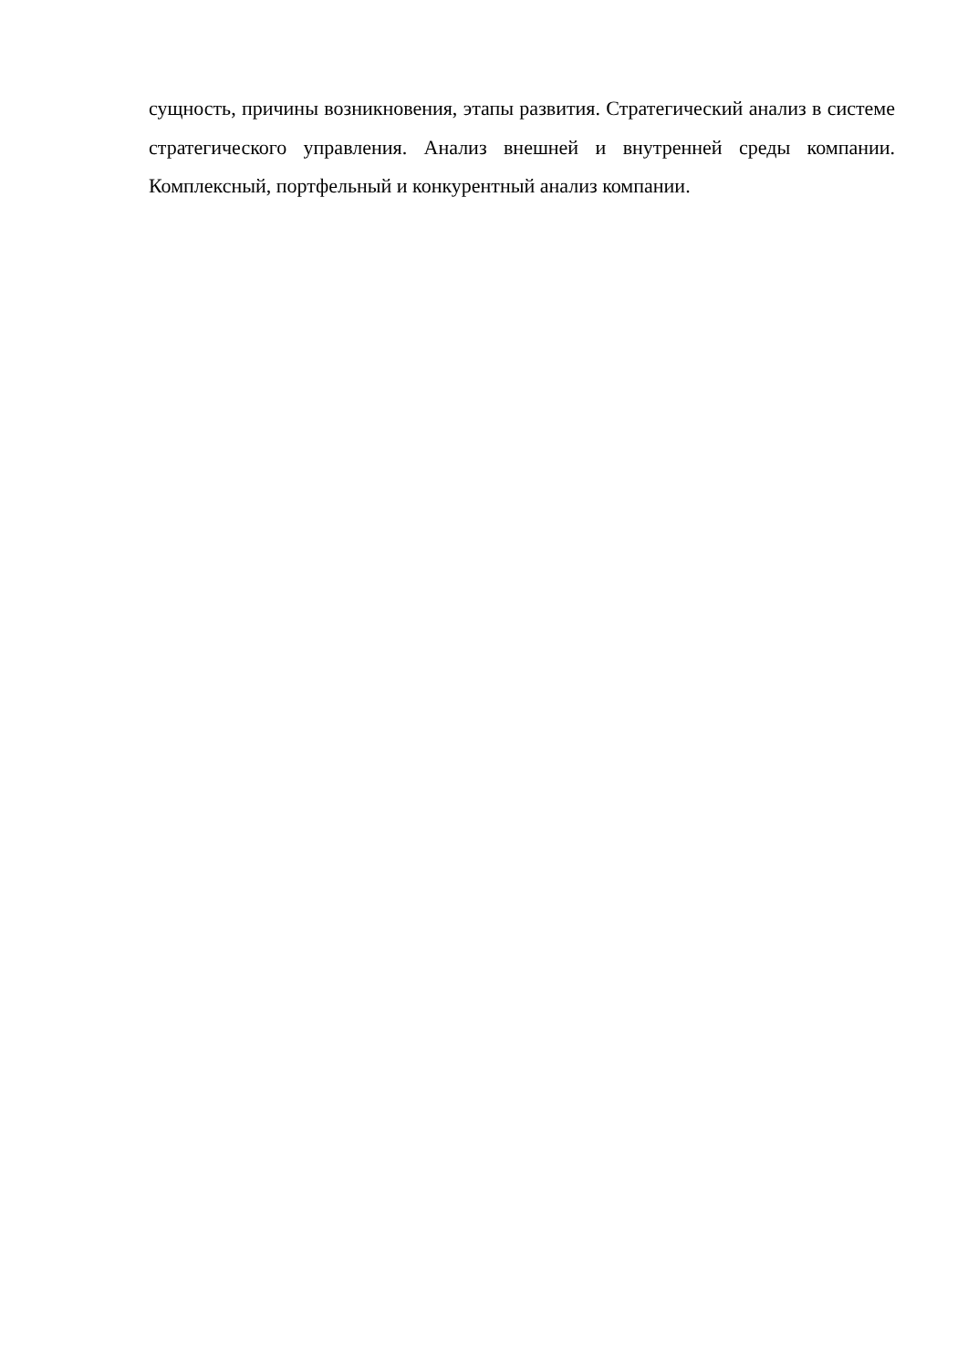сущность, причины возникновения, этапы развития. Стратегический анализ в системе стратегического управления. Анализ внешней и внутренней среды компании. Комплексный, портфельный и конкурентный анализ компании.